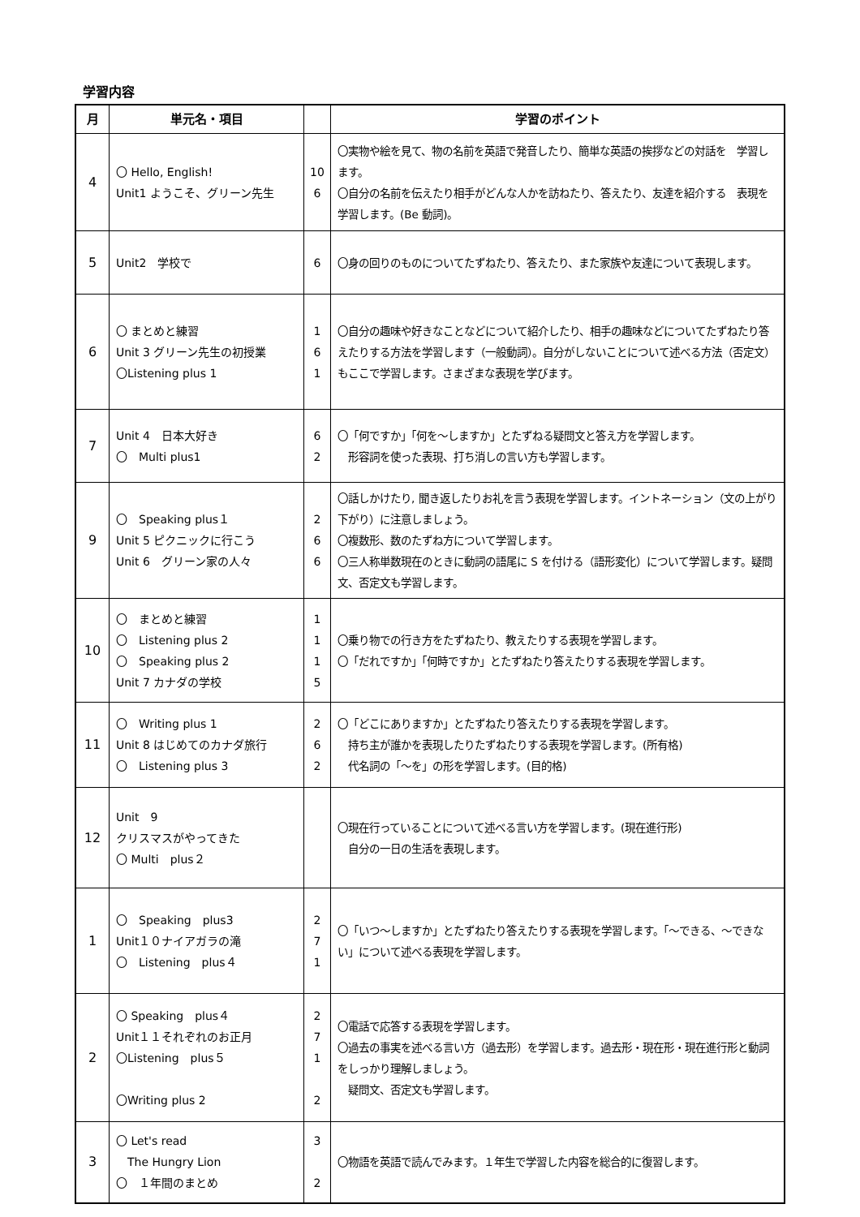学習内容
| 月 | 単元名・項目 | | 学習のポイント |
| --- | --- | --- | --- |
| 4 | 〇 Hello, English! Unit1 ようこそ、グリーン先生 | 10 6 | 〇実物や絵を見て、物の名前を英語で発音したり、簡単な英語の挨拶などの対話を 学習します。 〇自分の名前を伝えたり相手がどんな人かを訪ねたり、答えたり、友達を紹介する 表現を学習します。(Be 動詞)。 |
| 5 | Unit2 学校で | 6 | 〇身の回りのものについてたずねたり、答えたり、また家族や友達について表現します。 |
| 6 | 〇 まとめと練習 Unit 3 グリーン先生の初授業 〇Listening plus 1 | 1 6 1 | 〇自分の趣味や好きなことなどについて紹介したり、相手の趣味などについてたずねたり答えたりする方法を学習します（一般動詞）。自分がしないことについて述べる方法（否定文）もここで学習します。さまざまな表現を学びます。 |
| 7 | Unit 4 日本大好き 〇 Multi plus1 | 6 2 | 〇「何ですか」「何を～しますか」とたずねる疑問文と答え方を学習します。 形容詞を使った表現、打ち消しの言い方も学習します。 |
| 9 | 〇 Speaking plus１ Unit 5 ピクニックに行こう Unit 6 グリーン家の人々 | 2 6 6 | 〇話しかけたり, 聞き返したりお礼を言う表現を学習します。イントネーション（文の上がり下がり）に注意しましょう。 〇複数形、数のたずね方について学習します。 〇三人称単数現在のときに動詞の語尾に S を付ける（語形変化）について学習します。疑問文、否定文も学習します。 |
| 10 | 〇 まとめと練習 〇 Listening plus 2 〇 Speaking plus 2 Unit 7 カナダの学校 | 1 1 1 5 | 〇乗り物での行き方をたずねたり、教えたりする表現を学習します。 〇「だれですか」「何時ですか」とたずねたり答えたりする表現を学習します。 |
| 11 | 〇 Writing plus 1 Unit 8 はじめてのカナダ旅行 〇 Listening plus 3 | 2 6 2 | 〇「どこにありますか」とたずねたり答えたりする表現を学習します。 持ち主が誰かを表現したりたずねたりする表現を学習します。(所有格) 代名詞の「～を」の形を学習します。(目的格) |
| 12 | Unit 9 クリスマスがやってきた 〇 Multi plus２ | | 〇現在行っていることについて述べる言い方を学習します。(現在進行形) 自分の一日の生活を表現します。 |
| 1 | 〇 Speaking plus3 Unit１０ナイアガラの滝 〇 Listening plus４ | 2 7 1 | 〇「いつ～しますか」とたずねたり答えたりする表現を学習します。「～できる、～できない」について述べる表現を学習します。 |
| 2 | 〇 Speaking plus４ Unit１１それぞれのお正月 〇Listening plus５ 〇Writing plus 2 | 2 7 1 2 | 〇電話で応答する表現を学習します。 〇過去の事実を述べる言い方（過去形）を学習します。過去形・現在形・現在進行形と動詞をしっかり理解しましょう。 疑問文、否定文も学習します。 |
| 3 | 〇 Let's read The Hungry Lion 〇 １年間のまとめ | 3 2 | 〇物語を英語で読んでみます。１年生で学習した内容を総合的に復習します。 |